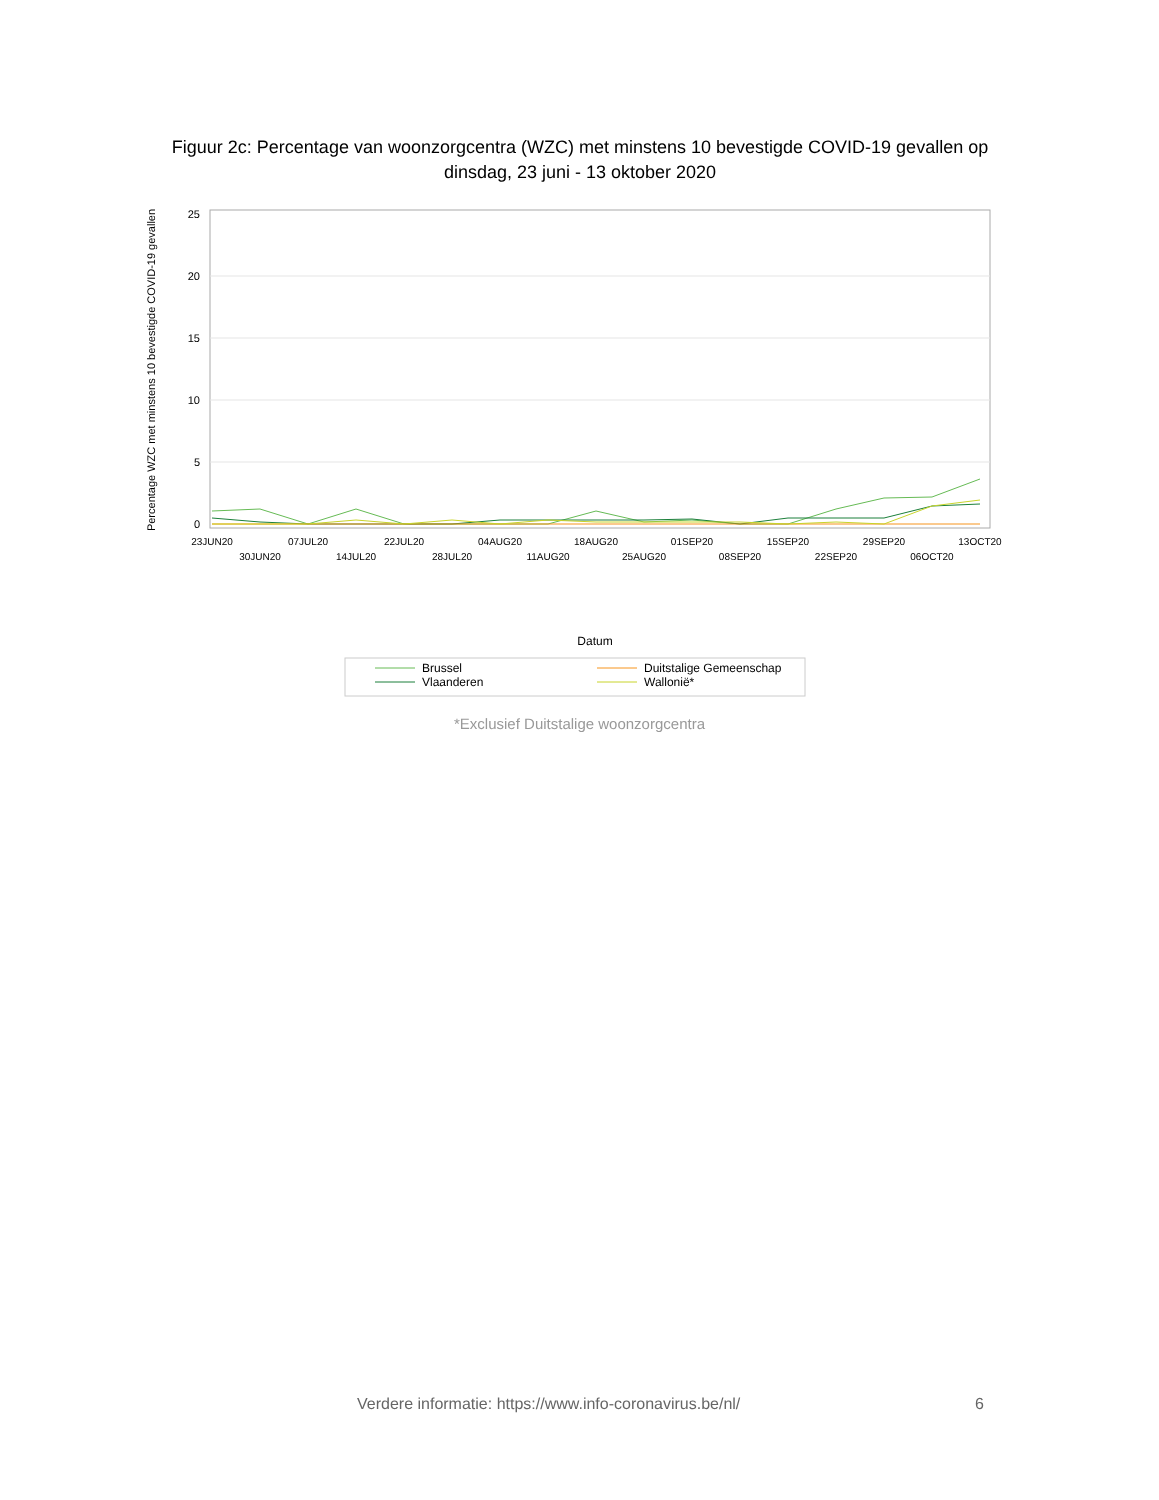Figuur 2c: Percentage van woonzorgcentra (WZC) met minstens 10 bevestigde COVID-19 gevallen op dinsdag, 23 juni - 13 oktober 2020
25
20
15
10
5
0
Percentage WZC met minstens 10 bevestigde COVID-19 gevallen
Datum
23JUN20
30JUN20
07JUL20
14JUL20
22JUL20
28JUL20
04AUG20
11AUG20
18AUG20
25AUG20
01SEP20
08SEP20
15SEP20
22SEP20
29SEP20
06OCT20
13OCT20
Brussel
Vlaanderen
Duitstalige Gemeenschap
Wallonië*
*Exclusief Duitstalige woonzorgcentra
Verdere informatie: https://www.info-coronavirus.be/nl/
6